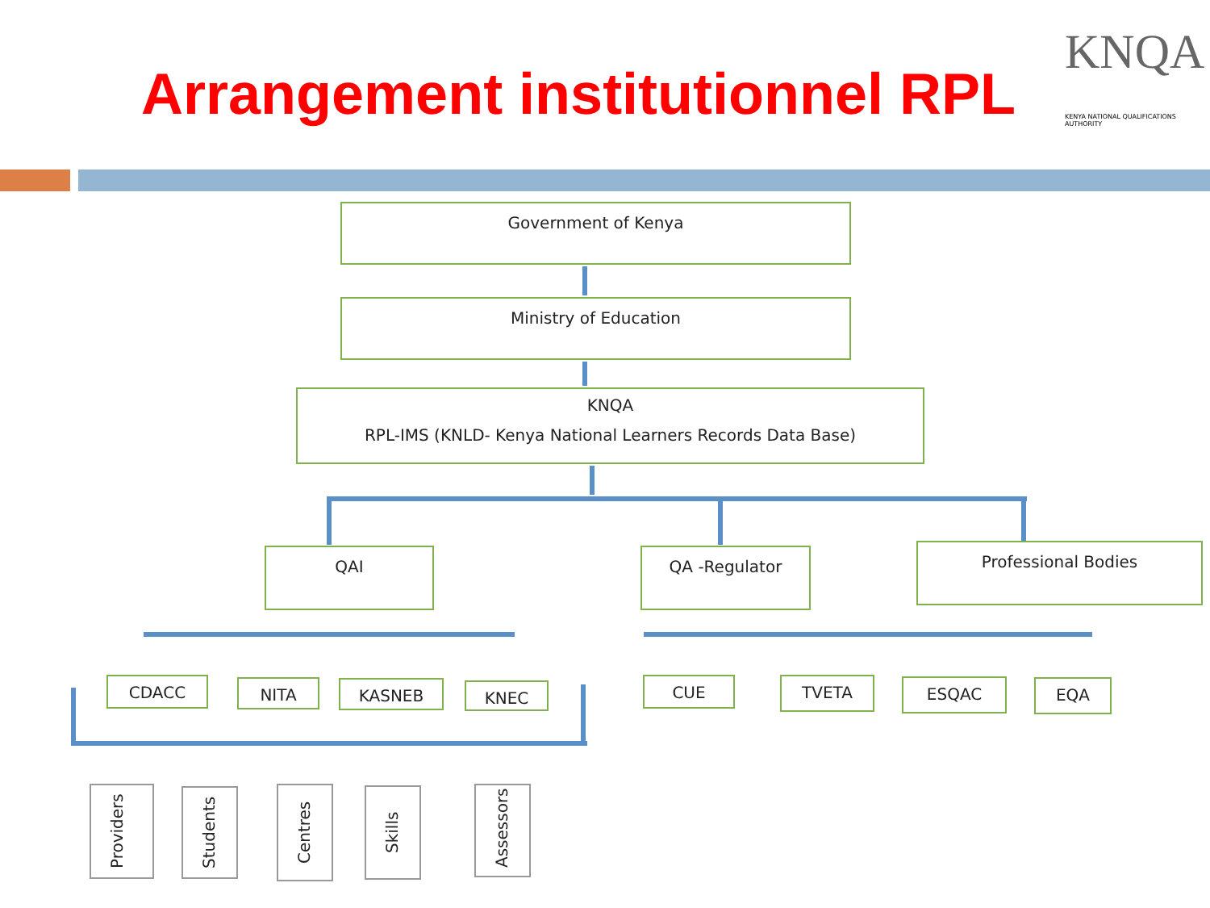KNQA
KENYA NATIONAL QUALIFICATIONS AUTHORITY
Arrangement institutionnel RPL
Government of Kenya
Ministry of Education
KNQA
RPL-IMS (KNLD- Kenya National Learners Records Data Base)
QAI QA -Regulator Professional Bodies
CDACC NITA KASNEB KNEC CUE TVETA ESQAC EQA
Providers
Students
Centres
Skills
Assessors